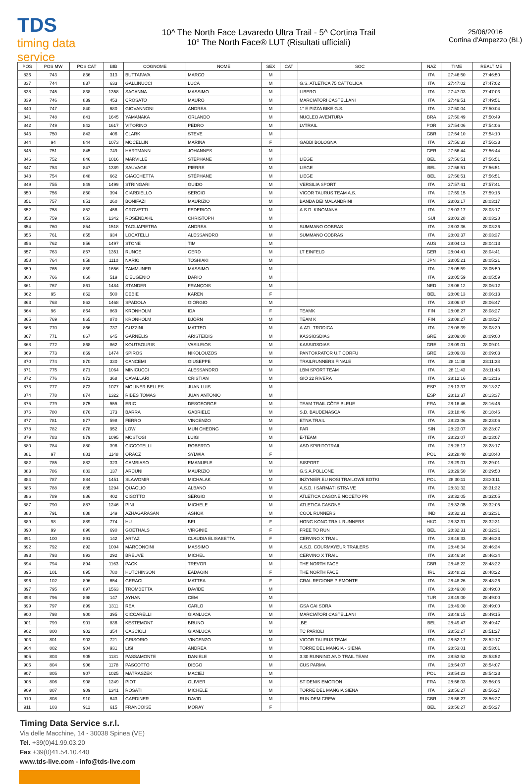TDS
timing data service
10^ The North Face Lavaredo Ultra Trail - 5^ Cortina Trail
10° The North Face® LUT (Risultati ufficiali)
25/06/2016
Cortina d'Ampezzo (BL)
| POS | POS MW | POS CAT | BIB | COGNOME | NOME | SEX | CAT | SOC | NAZ | TIME | REALTIME |
| --- | --- | --- | --- | --- | --- | --- | --- | --- | --- | --- | --- |
| 836 | 743 | 836 | 313 | BUTTAFAVA | MARCO | M | | | ITA | 27:46:50 | 27:46:50 |
| 837 | 744 | 837 | 633 | GALLINUCCI | LUCA | M | | G.S. ATLETICA 75 CATTOLICA | ITA | 27:47:02 | 27:47:02 |
| 838 | 745 | 838 | 1358 | SACANNA | MASSIMO | M | | LIBERO | ITA | 27:47:03 | 27:47:03 |
| 839 | 746 | 839 | 453 | CROSATO | MAURO | M | | MARCIATORI CASTELLANI | ITA | 27:49:51 | 27:49:51 |
| 840 | 747 | 840 | 680 | GIOVANNONI | ANDREA | M | | 1° E PIZZA BIKE G.S. | ITA | 27:50:04 | 27:50:04 |
| 841 | 748 | 841 | 1645 | YAMANAKA | ORLANDO | M | | NUCLEO AVENTURA | BRA | 27:50:49 | 27:50:49 |
| 842 | 749 | 842 | 1617 | VITORINO | PEDRO | M | | LVTRAIL | POR | 27:54:06 | 27:54:06 |
| 843 | 750 | 843 | 406 | CLARK | STEVE | M | | | GBR | 27:54:10 | 27:54:10 |
| 844 | 94 | 844 | 1073 | MOCELLIN | MARINA | F | | GABBI BOLOGNA | ITA | 27:56:33 | 27:56:33 |
| 845 | 751 | 845 | 749 | HARTMANN | JOHANNES | M | | | GER | 27:56:44 | 27:56:44 |
| 846 | 752 | 846 | 1016 | MARVILLE | STÉPHANE | M | | LIÈGE | BEL | 27:56:51 | 27:56:51 |
| 847 | 753 | 847 | 1389 | SAUVAGE | PIERRE | M | | LIEGE | BEL | 27:56:51 | 27:56:51 |
| 848 | 754 | 848 | 662 | GIACCHETTA | STÉPHANE | M | | LIEGE | BEL | 27:56:51 | 27:56:51 |
| 849 | 755 | 849 | 1499 | STRINGARI | GUIDO | M | | VERSILIA SPORT | ITA | 27:57:41 | 27:57:41 |
| 850 | 756 | 850 | 394 | CIARDIELLO | SERGIO | M | | VIGOR TAURUS TEAM A.S. | ITA | 27:59:15 | 27:59:15 |
| 851 | 757 | 851 | 260 | BONIFAZI | MAURIZIO | M | | BANDA DEI MALANDRINI | ITA | 28:03:17 | 28:03:17 |
| 852 | 758 | 852 | 456 | CROVETTI | FEDERICO | M | | A.S.D. KINOMANA | ITA | 28:03:17 | 28:03:17 |
| 853 | 759 | 853 | 1342 | ROSENDAHL | CHRISTOPH | M | | | SUI | 28:03:28 | 28:03:28 |
| 854 | 760 | 854 | 1518 | TAGLIAPIETRA | ANDREA | M | | SUMMANO COBRAS | ITA | 28:03:36 | 28:03:36 |
| 855 | 761 | 855 | 934 | LOCATELLI | ALESSANDRO | M | | SUMMANO COBRAS | ITA | 28:03:37 | 28:03:37 |
| 856 | 762 | 856 | 1497 | STONE | TIM | M | | | AUS | 28:04:13 | 28:04:13 |
| 857 | 763 | 857 | 1351 | RUNGE | GERD | M | | LT EINFELD | GER | 28:04:41 | 28:04:41 |
| 858 | 764 | 858 | 1110 | NARIO | TOSHIAKI | M | | | JPN | 28:05:21 | 28:05:21 |
| 859 | 765 | 859 | 1656 | ZAMMUNER | MASSIMO | M | | | ITA | 28:05:59 | 28:05:59 |
| 860 | 766 | 860 | 519 | D'EUGENIO | DARIO | M | | | ITA | 28:05:59 | 28:05:59 |
| 861 | 767 | 861 | 1484 | STANDER | FRANÇOIS | M | | | NED | 28:06:12 | 28:06:12 |
| 862 | 95 | 862 | 500 | DEBIE | KAREN | F | | | BEL | 28:06:13 | 28:06:13 |
| 863 | 768 | 863 | 1468 | SPADOLA | GIORGIO | M | | | ITA | 28:06:47 | 28:06:47 |
| 864 | 96 | 864 | 869 | KRONHOLM | IDA | F | | TEAMK | FIN | 28:08:27 | 28:08:27 |
| 865 | 769 | 865 | 870 | KRONHOLM | BJÖRN | M | | TEAM K | FIN | 28:08:27 | 28:08:27 |
| 866 | 770 | 866 | 737 | GUZZINI | MATTEO | M | | A.ATL.TRODICA | ITA | 28:08:39 | 28:08:39 |
| 867 | 771 | 867 | 645 | GARNELIS | ARISTEIDIS | M | | KASSIOSDIAS | GRE | 28:09:00 | 28:09:00 |
| 868 | 772 | 868 | 862 | KOUTSOURIS | VASILEIOS | M | | KASSIOSDIAS | GRE | 28:09:01 | 28:09:01 |
| 869 | 773 | 869 | 1474 | SPIROS | NIKOLOUZOS | M | | PANTOKRATOR U.T CORFU | GRE | 28:09:03 | 28:09:03 |
| 870 | 774 | 870 | 330 | CANCEMI | GIUSEPPE | M | | TRAILRUNNERS FINALE | ITA | 28:11:38 | 28:11:38 |
| 871 | 775 | 871 | 1064 | MINICUCCI | ALESSANDRO | M | | LBM SPORT TEAM | ITA | 28:11:43 | 28:11:43 |
| 872 | 776 | 872 | 368 | CAVALLARI | CRISTIAN | M | | GIÒ 22 RIVERA | ITA | 28:12:16 | 28:12:16 |
| 873 | 777 | 873 | 1077 | MOLINER BELLES | JUAN LUIS | M | | | ESP | 28:13:37 | 28:13:37 |
| 874 | 778 | 874 | 1322 | RIBES TOMAS | JUAN ANTONIO | M | | | ESP | 28:13:37 | 28:13:37 |
| 875 | 779 | 875 | 555 | ERIC | DESGEORGE | M | | TEAM TRAIL CÔTE BLEUE | FRA | 28:16:46 | 28:16:46 |
| 876 | 780 | 876 | 173 | BARRA | GABRIELE | M | | S.D. BAUDENASCA | ITA | 28:18:46 | 28:18:46 |
| 877 | 781 | 877 | 598 | FERRO | VINCENZO | M | | ETNA TRAIL | ITA | 28:23:06 | 28:23:06 |
| 878 | 782 | 878 | 952 | LOW | MUN CHEONG | M | | FAR | SIN | 28:23:07 | 28:23:07 |
| 879 | 783 | 879 | 1095 | MOSTOSI | LUIGI | M | | E-TEAM | ITA | 28:23:07 | 28:23:07 |
| 880 | 784 | 880 | 396 | CICCOTELLI | ROBERTO | M | | ASD SPIRITOTRAIL | ITA | 28:28:17 | 28:28:17 |
| 881 | 97 | 881 | 1148 | ORACZ | SYLWIA | F | | | POL | 28:28:40 | 28:28:40 |
| 882 | 785 | 882 | 323 | CAMBIASO | EMANUELE | M | | SISPORT | ITA | 28:29:01 | 28:29:01 |
| 883 | 786 | 883 | 137 | ARCUNI | MAURIZIO | M | | G.S.A.POLLONE | ITA | 28:29:50 | 28:29:50 |
| 884 | 787 | 884 | 1451 | SLAWOMIR | MICHALAK | M | | INZYNIER.EU NOSI TRAILOWE BOTKI | POL | 28:30:11 | 28:30:11 |
| 885 | 788 | 885 | 1294 | QUAGLIO | ALBANO | M | | A.S.D. I SARMATI STRA VE | ITA | 28:31:32 | 28:31:32 |
| 886 | 789 | 886 | 402 | CISOTTO | SERGIO | M | | ATLETICA CASONE NOCETO PR | ITA | 28:32:05 | 28:32:05 |
| 887 | 790 | 887 | 1246 | PINI | MICHELE | M | | ATLETICA CASONE | ITA | 28:32:05 | 28:32:05 |
| 888 | 791 | 888 | 149 | AZHAGARASAN | ASHOK | M | | COOL RUNNERS | IND | 28:32:31 | 28:32:31 |
| 889 | 98 | 889 | 774 | HU | BEI | F | | HONG KONG TRAIL RUNNERS | HKG | 28:32:31 | 28:32:31 |
| 890 | 99 | 890 | 690 | GOETHALS | VIRGINIE | F | | FREE TO RUN | BEL | 28:32:31 | 28:32:31 |
| 891 | 100 | 891 | 142 | ARTAZ | CLAUDIA ELISABETTA | F | | CERVINO X TRAIL | ITA | 28:46:33 | 28:46:33 |
| 892 | 792 | 892 | 1004 | MARCONCINI | MASSIMO | M | | A.S.D. COURMAYEUR TRAILERS | ITA | 28:46:34 | 28:46:34 |
| 893 | 793 | 893 | 292 | BREUVE | MICHEL | M | | CERVINO X TRAIL | ITA | 28:46:34 | 28:46:34 |
| 894 | 794 | 894 | 1163 | PACK | TREVOR | M | | THE NORTH FACE | GBR | 28:48:22 | 28:48:22 |
| 895 | 101 | 895 | 780 | HUTCHINSON | EADAOIN | F | | THE NORTH FACE | IRL | 28:48:22 | 28:48:22 |
| 896 | 102 | 896 | 654 | GERACI | MATTEA | F | | CRAL REGIONE PIEMONTE | ITA | 28:48:26 | 28:48:26 |
| 897 | 795 | 897 | 1563 | TROMBETTA | DAVIDE | M | | | ITA | 28:49:00 | 28:49:00 |
| 898 | 796 | 898 | 147 | AYHAN | CEM | M | | | TUR | 28:49:00 | 28:49:00 |
| 899 | 797 | 899 | 1311 | REA | CARLO | M | | GSA CAI SORA | ITA | 28:49:00 | 28:49:00 |
| 900 | 798 | 900 | 395 | CICCARELLI | GIANLUCA | M | | MARCIATORI CASTELLANI | ITA | 28:49:15 | 28:49:15 |
| 901 | 799 | 901 | 836 | KESTEMONT | BRUNO | M | | .BE | BEL | 28:49:47 | 28:49:47 |
| 902 | 800 | 902 | 354 | CASCIOLI | GIANLUCA | M | | TC PARIOLI | ITA | 28:51:27 | 28:51:27 |
| 903 | 801 | 903 | 721 | GRISORIO | VINCENZO | M | | VIGOR TAURUS TEAM | ITA | 28:52:17 | 28:52:17 |
| 904 | 802 | 904 | 931 | LISI | ANDREA | M | | TORRE DEL MANGIA - SIENA | ITA | 28:53:01 | 28:53:01 |
| 905 | 803 | 905 | 1181 | PASSAMONTE | DANIELE | M | | 3.30 RUNNING AND TRAIL TEAM | ITA | 28:53:52 | 28:53:52 |
| 906 | 804 | 906 | 1178 | PASCOTTO | DIEGO | M | | CUS PARMA | ITA | 28:54:07 | 28:54:07 |
| 907 | 805 | 907 | 1025 | MATRASZEK | MACIEJ | M | | | POL | 28:54:23 | 28:54:23 |
| 908 | 806 | 908 | 1249 | PIOT | OLIVIER | M | | ST DENIS EMOTION | FRA | 28:56:03 | 28:56:03 |
| 909 | 807 | 909 | 1341 | ROSATI | MICHELE | M | | TORRE DEL MANGIA SIENA | ITA | 28:56:27 | 28:56:27 |
| 910 | 808 | 910 | 643 | GARDINER | DAVID | M | | RUN DEM CREW | GBR | 28:56:27 | 28:56:27 |
| 911 | 103 | 911 | 615 | FRANCOISE | MORAY | F | | | BEL | 28:56:27 | 28:56:27 |
Timing Data Service s.r.l.
Via delle Macchine, 14 - 30038 Spinea (VE)
Tel. +39(0)41.99.03.20
Fax +39(0)41.54.10.440
www.tds-live.com - info@tds-live.com